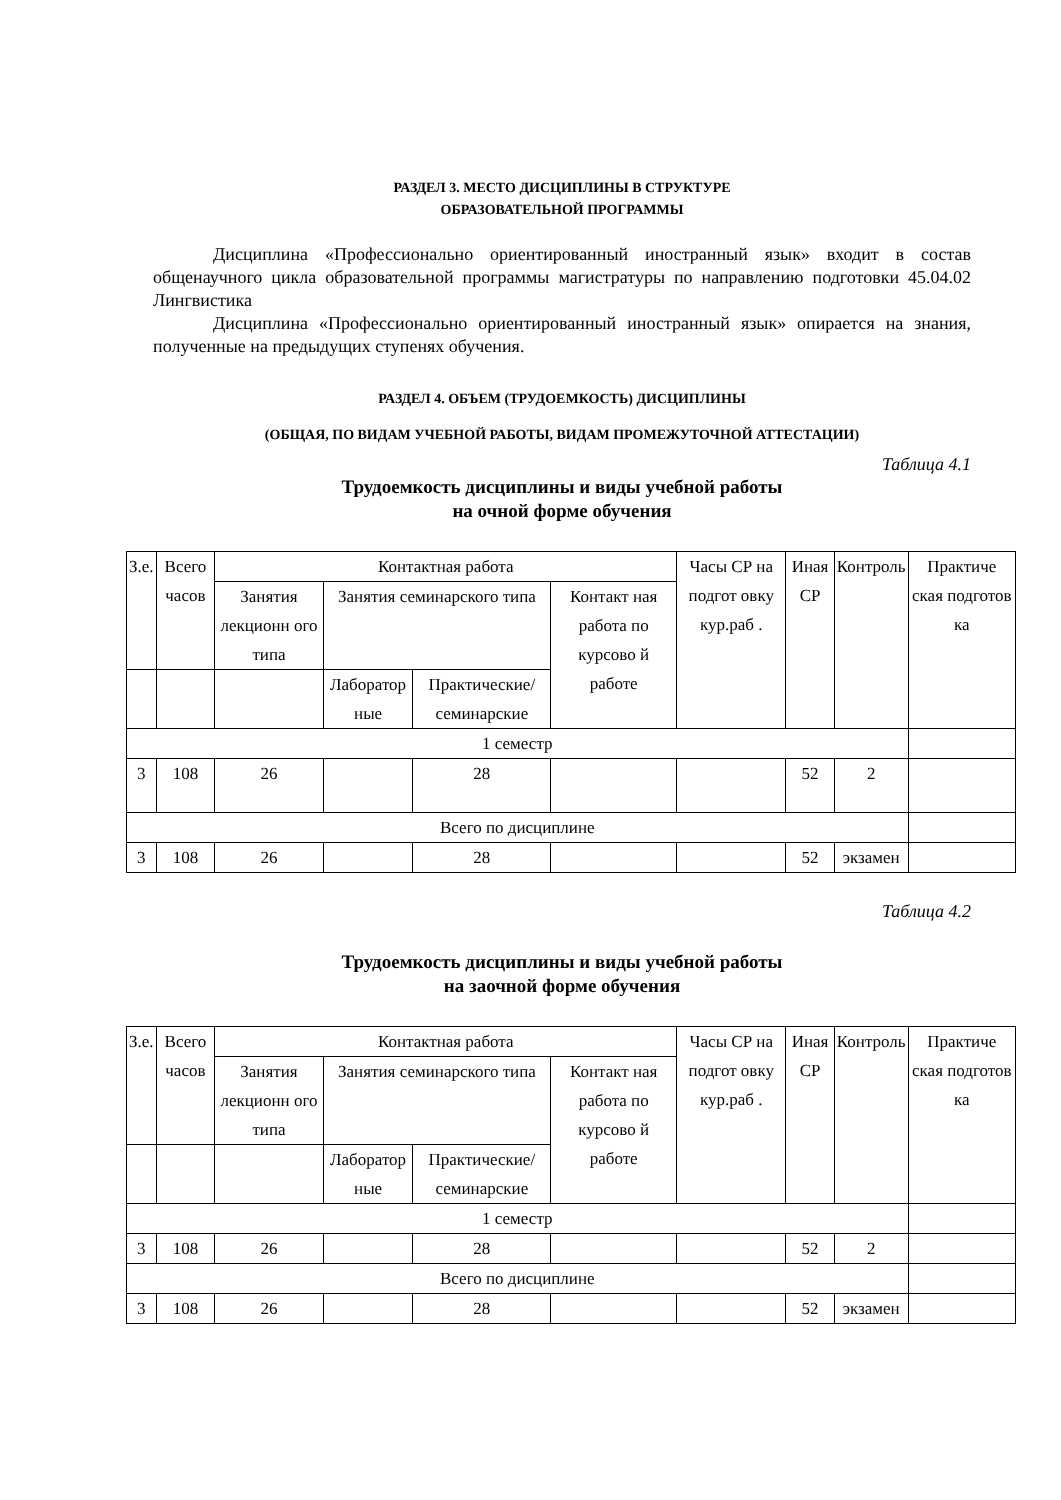РАЗДЕЛ 3. МЕСТО ДИСЦИПЛИНЫ В СТРУКТУРЕ
ОБРАЗОВАТЕЛЬНОЙ ПРОГРАММЫ
Дисциплина «Профессионально ориентированный иностранный язык» входит в состав общенаучного цикла образовательной программы магистратуры по направлению подготовки 45.04.02 Лингвистика
Дисциплина «Профессионально ориентированный иностранный язык» опирается на знания, полученные на предыдущих ступенях обучения.
РАЗДЕЛ 4. ОБЪЕМ (ТРУДОЕМКОСТЬ) ДИСЦИПЛИНЫ
(ОБЩАЯ, ПО ВИДАМ УЧЕБНОЙ РАБОТЫ, ВИДАМ ПРОМЕЖУТОЧНОЙ АТТЕСТАЦИИ)
Таблица 4.1
Трудоемкость дисциплины и виды учебной работы
на очной форме обучения
| З.е. | Всего часов | Контактная работа | | | | Часы СР на подгот овку кур.раб . | Иная СР | Контроль | Практиче ская подготов ка |
| | | Занятия лекционн ого типа | Занятия семинарского типа | | Контакт ная работа по курсово й работе | | | | |
| | | | Лаборатор ные | Практические/ семинарские | | | | | |
| 1 семестр | | | | | | | | | |
| 3 | 108 | 26 | | 28 | | | 52 | 2 | |
| Всего по дисциплине | | | | | | | | | |
| 3 | 108 | 26 | | 28 | | | 52 | экзамен | |
Таблица 4.2
Трудоемкость дисциплины и виды учебной работы
на заочной форме обучения
| З.е. | Всего часов | Контактная работа | | | | Часы СР на подгот овку кур.раб . | Иная СР | Контроль | Практиче ская подготов ка |
| | | Занятия лекционн ого типа | Занятия семинарского типа | | Контакт ная работа по курсово й работе | | | | |
| | | | Лаборатор ные | Практические/ семинарские | | | | | |
| 1 семестр | | | | | | | | | |
| 3 | 108 | 26 | | 28 | | | 52 | 2 | |
| Всего по дисциплине | | | | | | | | | |
| 3 | 108 | 26 | | 28 | | | 52 | экзамен | |